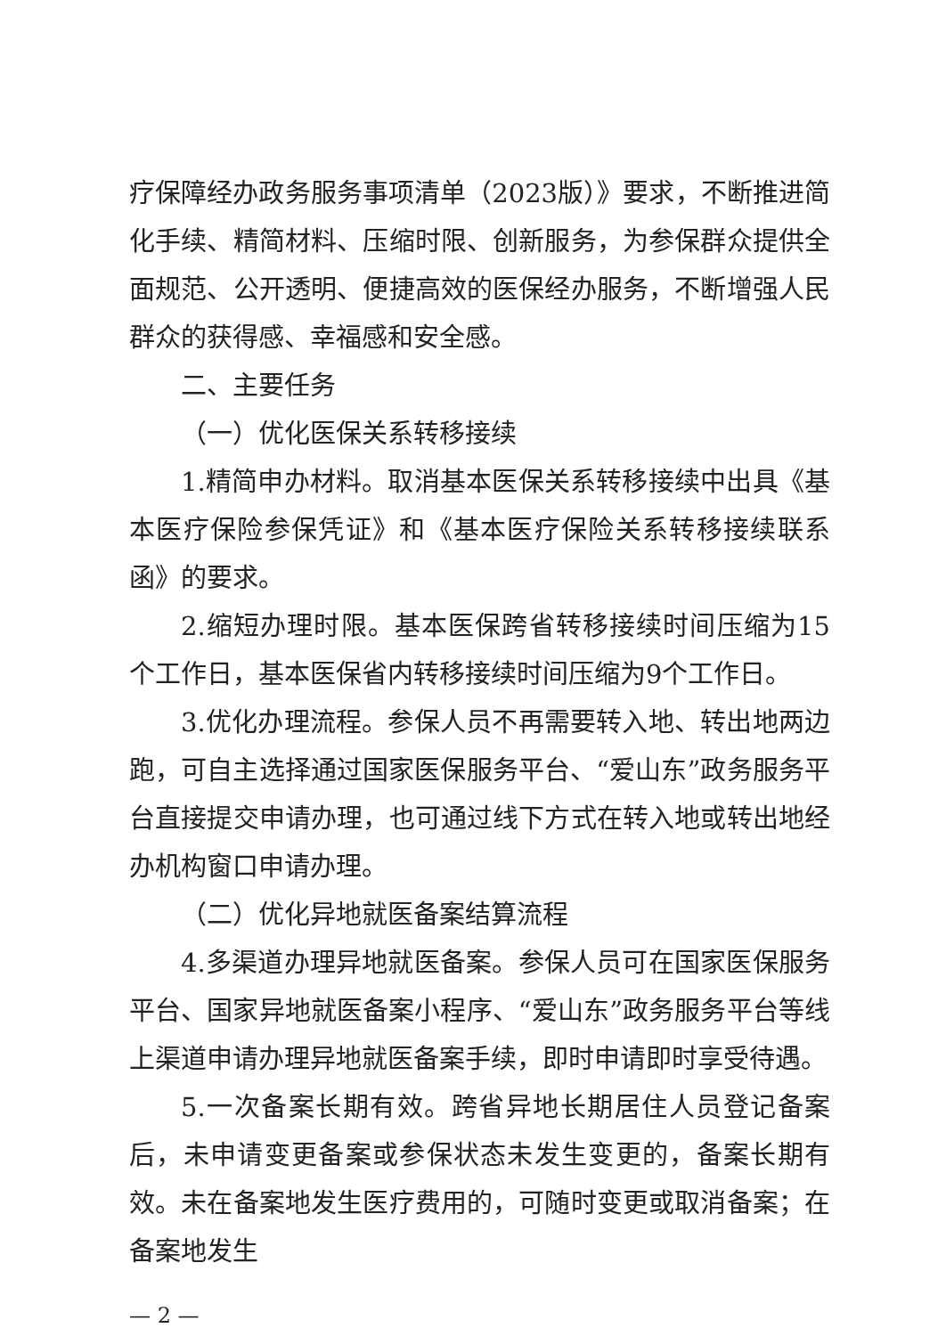疗保障经办政务服务事项清单（2023版）》要求，不断推进简化手续、精简材料、压缩时限、创新服务，为参保群众提供全面规范、公开透明、便捷高效的医保经办服务，不断增强人民群众的获得感、幸福感和安全感。
二、主要任务
（一）优化医保关系转移接续
1.精简申办材料。取消基本医保关系转移接续中出具《基本医疗保险参保凭证》和《基本医疗保险关系转移接续联系函》的要求。
2.缩短办理时限。基本医保跨省转移接续时间压缩为15个工作日，基本医保省内转移接续时间压缩为9个工作日。
3.优化办理流程。参保人员不再需要转入地、转出地两边跑，可自主选择通过国家医保服务平台、“爱山东”政务服务平台直接提交申请办理，也可通过线下方式在转入地或转出地经办机构窗口申请办理。
（二）优化异地就医备案结算流程
4.多渠道办理异地就医备案。参保人员可在国家医保服务平台、国家异地就医备案小程序、“爱山东”政务服务平台等线上渠道申请办理异地就医备案手续，即时申请即时享受待遇。
5.一次备案长期有效。跨省异地长期居住人员登记备案后，未申请变更备案或参保状态未发生变更的，备案长期有效。未在备案地发生医疗费用的，可随时变更或取消备案；在备案地发生
— 2 —